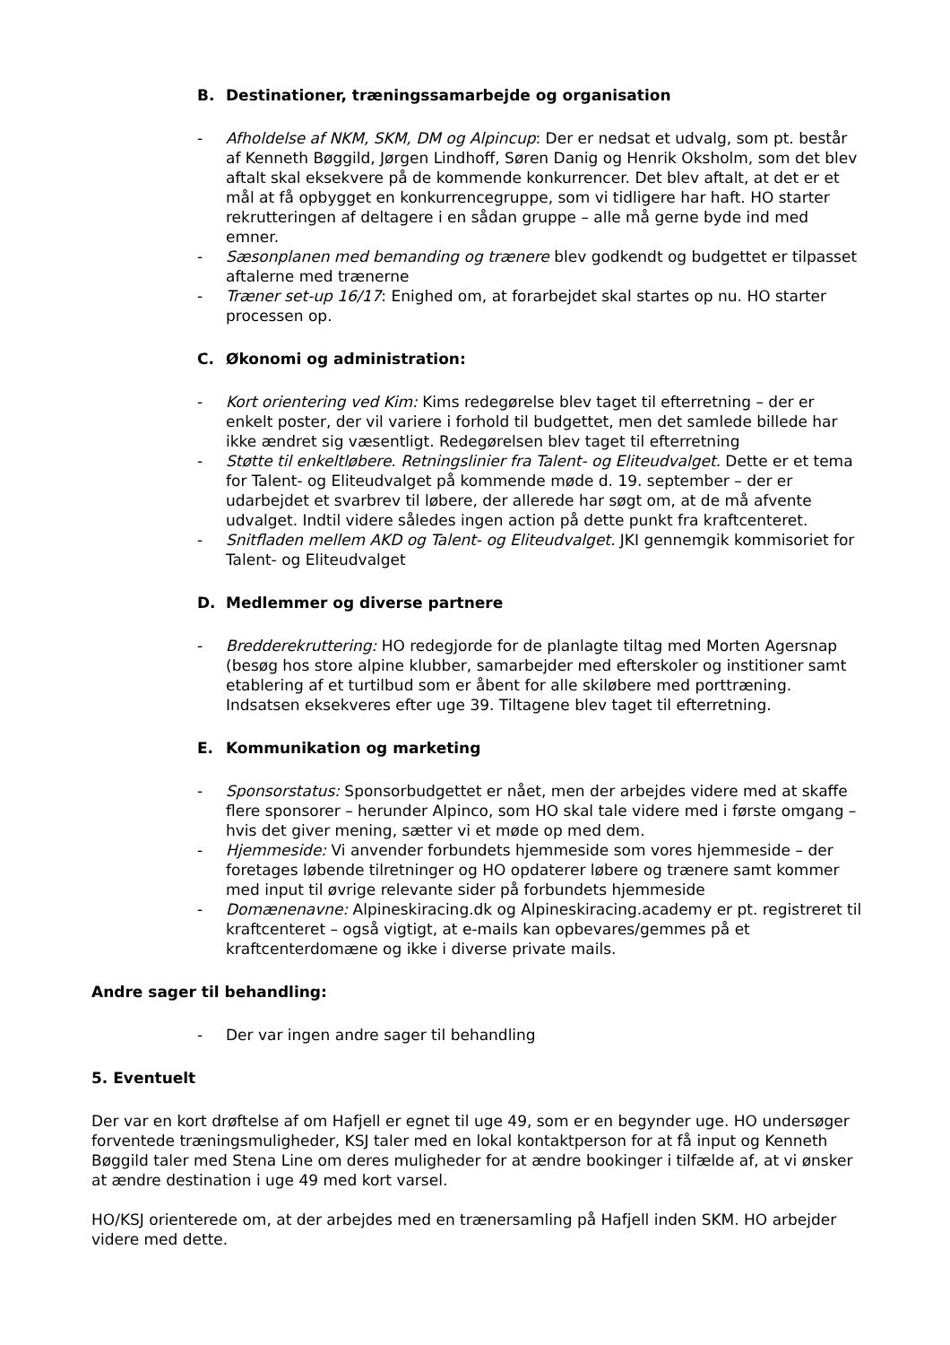B. Destinationer, træningssamarbejde og organisation
- Afholdelse af NKM, SKM, DM og Alpincup: Der er nedsat et udvalg, som pt. består af Kenneth Bøggild, Jørgen Lindhoff, Søren Danig og Henrik Oksholm, som det blev aftalt skal eksekvere på de kommende konkurrencer. Det blev aftalt, at det er et mål at få opbygget en konkurrencegruppe, som vi tidligere har haft. HO starter rekrutteringen af deltagere i en sådan gruppe – alle må gerne byde ind med emner.
- Sæsonplanen med bemanding og trænere blev godkendt og budgettet er tilpasset aftalerne med trænerne
- Træner set-up 16/17: Enighed om, at forarbejdet skal startes op nu. HO starter processen op.
C. Økonomi og administration:
- Kort orientering ved Kim: Kims redegørelse blev taget til efterretning – der er enkelt poster, der vil variere i forhold til budgettet, men det samlede billede har ikke ændret sig væsentligt. Redegørelsen blev taget til efterretning
- Støtte til enkeltløbere. Retningslinier fra Talent- og Eliteudvalget. Dette er et tema for Talent- og Eliteudvalget på kommende møde d. 19. september – der er udarbejdet et svarbrev til løbere, der allerede har søgt om, at de må afvente udvalget. Indtil videre således ingen action på dette punkt fra kraftcenteret.
- Snitfladen mellem AKD og Talent- og Eliteudvalget. JKI gennemgik kommisoriet for Talent- og Eliteudvalget
D. Medlemmer og diverse partnere
- Bredderekruttering: HO redegjorde for de planlagte tiltag med Morten Agersnap (besøg hos store alpine klubber, samarbejder med efterskoler og institioner samt etablering af et turtilbud som er åbent for alle skiløbere med porttræning. Indsatsen eksekveres efter uge 39. Tiltagene blev taget til efterretning.
E. Kommunikation og marketing
- Sponsorstatus: Sponsorbudgettet er nået, men der arbejdes videre med at skaffe flere sponsorer – herunder Alpinco, som HO skal tale videre med i første omgang – hvis det giver mening, sætter vi et møde op med dem.
- Hjemmeside: Vi anvender forbundets hjemmeside som vores hjemmeside – der foretages løbende tilretninger og HO opdaterer løbere og trænere samt kommer med input til øvrige relevante sider på forbundets hjemmeside
- Domænenavne: Alpineskiracing.dk og Alpineskiracing.academy er pt. registreret til kraftcenteret – også vigtigt, at e-mails kan opbevares/gemmes på et kraftcenterdomæne og ikke i diverse private mails.
Andre sager til behandling:
- Der var ingen andre sager til behandling
5. Eventuelt
Der var en kort drøftelse af om Hafjell er egnet til uge 49, som er en begynder uge. HO undersøger forventede træningsmuligheder, KSJ taler med en lokal kontaktperson for at få input og Kenneth Bøggild taler med Stena Line om deres muligheder for at ændre bookinger i tilfælde af, at vi ønsker at ændre destination i uge 49 med kort varsel.
HO/KSJ orienterede om, at der arbejdes med en trænersamling på Hafjell inden SKM. HO arbejder videre med dette.